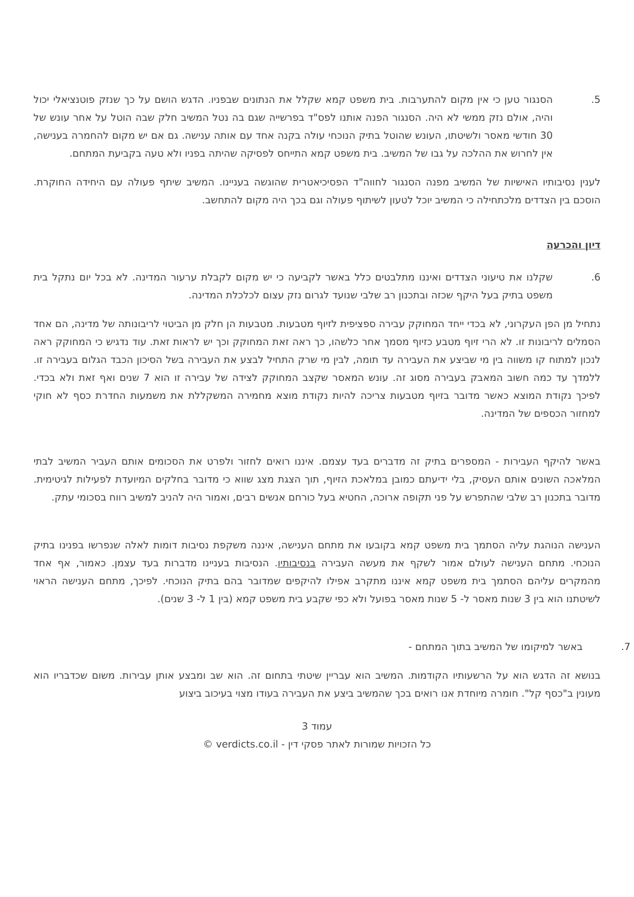5. הסנגור טען כי אין מקום להתערבות. בית משפט קמא שקלל את הנתונים שבפניו. הדגש הושם על כך שנזק פוטנציאלי יכול והיה, אולם נזק ממשי לא היה. הסנגור הפנה אותנו לפס"ד בפרשייה שגם בה נטל המשיב חלק שבה הוטל על אחר עונש של 30 חודשי מאסר ולשיטתו, העונש שהוטל בתיק הנוכחי עולה בקנה אחד עם אותה ענישה. גם אם יש מקום להחמרה בענישה, אין לחרוש את ההלכה על גבו של המשיב. בית משפט קמא התייחס לפסיקה שהיתה בפניו ולא טעה בקביעת המתחם.
לענין נסיבותיו האישיות של המשיב מפנה הסנגור לחווה"ד הפסיכיאטרית שהוגשה בעניינו. המשיב שיתף פעולה עם היחידה החוקרת. הוסכם בין הצדדים מלכתחילה כי המשיב יוכל לטעון לשיתוף פעולה וגם בכך היה מקום להתחשב.
דיון והכרעה
6. שקלנו את טיעוני הצדדים ואיננו מתלבטים כלל באשר לקביעה כי יש מקום לקבלת ערעור המדינה. לא בכל יום נתקל בית משפט בתיק בעל היקף שכזה ובתכנון רב שלבי שנועד לגרום נזק עצום לכלכלת המדינה.
נתחיל מן הפן העקרוני, לא בכדי ייחד המחוקק עבירה ספציפית לזיוף מטבעות. מטבעות הן חלק מן הביטוי לריבונותה של מדינה, הם אחד הסמלים לריבונות זו. לא הרי זיוף מטבע כזיוף מסמך אחר כלשהו, כך ראה זאת המחוקק וכך יש לראות זאת. עוד נדגיש כי המחוקק ראה לנכון למתוח קו משווה בין מי שביצע את העבירה עד תומה, לבין מי שרק התחיל לבצע את העבירה בשל הסיכון הכבד הגלום בעבירה זו. ללמדך עד כמה חשוב המאבק בעבירה מסוג זה. עונש המאסר שקצב המחוקק לצידה של עבירה זו הוא 7 שנים ואף זאת ולא בכדי. לפיכך נקודת המוצא כאשר מדובר בזיוף מטבעות צריכה להיות נקודת מוצא מחמירה המשקללת את משמעות החדרת כסף לא חוקי למחזור הכספים של המדינה.
באשר להיקף העבירות - המספרים בתיק זה מדברים בעד עצמם. איננו רואים לחזור ולפרט את הסכומים אותם העביר המשיב לבתי המלאכה השונים אותם העסיק, בלי ידיעתם כמובן במלאכת הזיוף, תוך הצגת מצג שווא כי מדובר בחלקים המיועדת לפעילות לגיטימית. מדובר בתכנון רב שלבי שהתפרש על פני תקופה ארוכה, החטיא בעל כורחם אנשים רבים, ואמור היה להניב למשיב רווח בסכומי עתק.
הענישה הנוהגת עליה הסתמך בית משפט קמא בקובעו את מתחם הענישה, איננה משקפת נסיבות דומות לאלה שנפרשו בפנינו בתיק הנוכחי. מתחם הענישה לעולם אמור לשקף את מעשה העבירה בנסיבותיו. הנסיבות בעניינו מדברות בעד עצמן. כאמור, אף אחד מהמקרים עליהם הסתמך בית משפט קמא איננו מתקרב אפילו להיקפים שמדובר בהם בתיק הנוכחי. לפיכך, מתחם הענישה הראוי לשיטתנו הוא בין 3 שנות מאסר ל- 5 שנות מאסר בפועל ולא כפי שקבע בית משפט קמא (בין 1 ל- 3 שנים).
7. באשר למיקומו של המשיב בתוך המתחם -
בנושא זה הדגש הוא על הרשעותיו הקודמות. המשיב הוא עבריין שיטתי בתחום זה. הוא שב ומבצע אותן עבירות. משום שכדבריו הוא מעונין ב"כסף קל". חומרה מיוחדת אנו רואים בכך שהמשיב ביצע את העבירה בעודו מצוי בעיכוב ביצוע
עמוד 3
כל הזכויות שמורות לאתר פסקי דין - verdicts.co.il ©